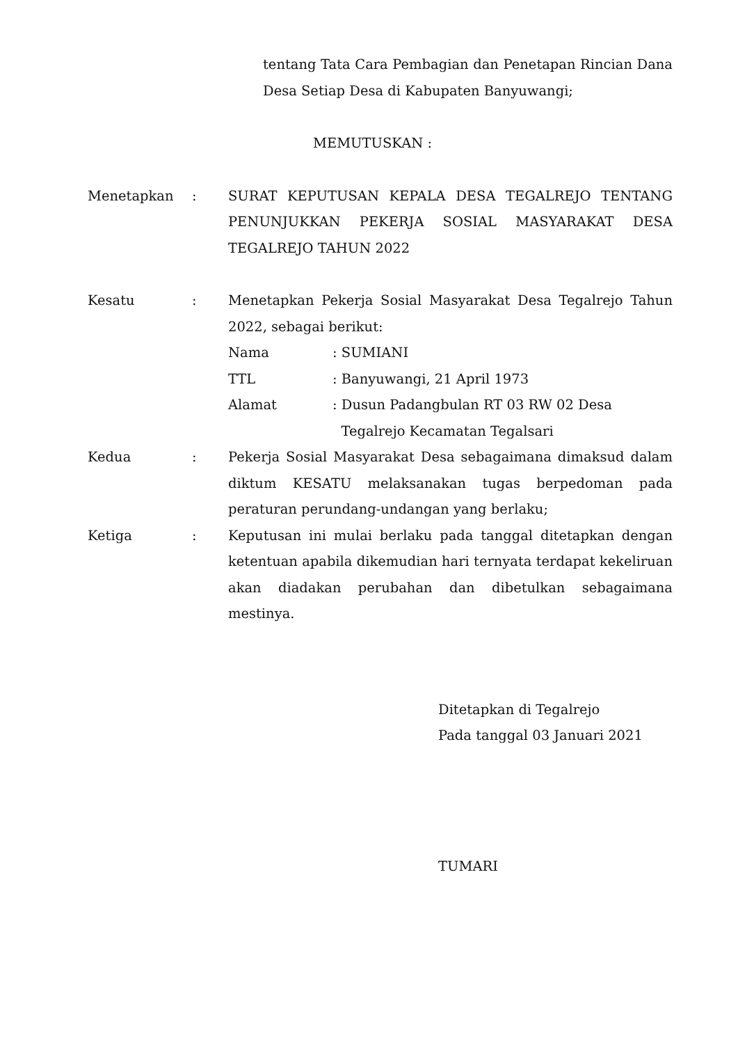tentang Tata Cara Pembagian dan Penetapan Rincian Dana Desa Setiap Desa di Kabupaten Banyuwangi;
MEMUTUSKAN :
Menetapkan : SURAT KEPUTUSAN KEPALA DESA TEGALREJO TENTANG PENUNJUKKAN PEKERJA SOSIAL MASYARAKAT DESA TEGALREJO TAHUN 2022
Kesatu : Menetapkan Pekerja Sosial Masyarakat Desa Tegalrejo Tahun 2022, sebagai berikut:
Nama : SUMIANI
TTL : Banyuwangi, 21 April 1973
Alamat : Dusun Padangbulan RT 03 RW 02 Desa
Tegalrejo Kecamatan Tegalsari
Kedua : Pekerja Sosial Masyarakat Desa sebagaimana dimaksud dalam diktum KESATU melaksanakan tugas berpedoman pada peraturan perundang-undangan yang berlaku;
Ketiga : Keputusan ini mulai berlaku pada tanggal ditetapkan dengan ketentuan apabila dikemudian hari ternyata terdapat kekeliruan akan diadakan perubahan dan dibetulkan sebagaimana mestinya.
Ditetapkan di Tegalrejo
Pada tanggal 03 Januari 2021
TUMARI